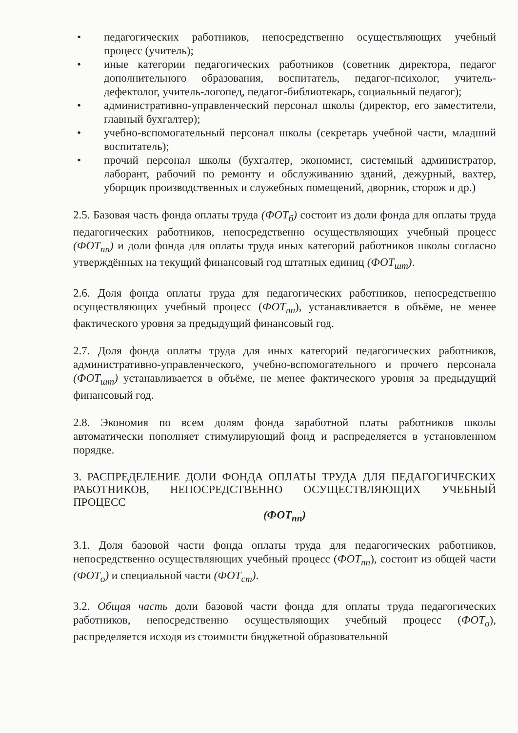• педагогических работников, непосредственно осуществляющих учебный процесс (учитель);
• иные категории педагогических работников (советник директора, педагог дополнительного образования, воспитатель, педагог-психолог, учитель-дефектолог, учитель-логопед, педагог-библиотекарь, социальный педагог);
• административно-управленческий персонал школы (директор, его заместители, главный бухгалтер);
• учебно-вспомогательный персонал школы (секретарь учебной части, младший воспитатель);
• прочий персонал школы (бухгалтер, экономист, системный администратор, лаборант, рабочий по ремонту и обслуживанию зданий, дежурный, вахтер, уборщик производственных и служебных помещений, дворник, сторож и др.)
2.5. Базовая часть фонда оплаты труда (ФОТ<sub>б</sub>) состоит из доли фонда для оплаты труда педагогических работников, непосредственно осуществляющих учебный процесс (ФОТ<sub>пп</sub>) и доли фонда для оплаты труда иных категорий работников школы согласно утверждённых на текущий финансовый год штатных единиц (ФОТ<sub>шт</sub>).
2.6. Доля фонда оплаты труда для педагогических работников, непосредственно осуществляющих учебный процесс (ФОТ<sub>пп</sub>), устанавливается в объёме, не менее фактического уровня за предыдущий финансовый год.
2.7. Доля фонда оплаты труда для иных категорий педагогических работников, административно-управленческого, учебно-вспомогательного и прочего персонала (ФОТ<sub>шт</sub>) устанавливается в объёме, не менее фактического уровня за предыдущий финансовый год.
2.8. Экономия по всем долям фонда заработной платы работников школы автоматически пополняет стимулирующий фонд и распределяется в установленном порядке.
3. РАСПРЕДЕЛЕНИЕ ДОЛИ ФОНДА ОПЛАТЫ ТРУДА ДЛЯ ПЕДАГОГИЧЕСКИХ РАБОТНИКОВ, НЕПОСРЕДСТВЕННО ОСУЩЕСТВЛЯЮЩИХ УЧЕБНЫЙ ПРОЦЕСС
(ФОТ<sub>пп</sub>)
3.1. Доля базовой части фонда оплаты труда для педагогических работников, непосредственно осуществляющих учебный процесс (ФОТ<sub>пп</sub>), состоит из общей части (ФОТ<sub>о</sub>) и специальной части (ФОТ<sub>ст</sub>).
3.2. Общая часть доли базовой части фонда для оплаты труда педагогических работников, непосредственно осуществляющих учебный процесс (ФОТ<sub>о</sub>), распределяется исходя из стоимости бюджетной образовательной